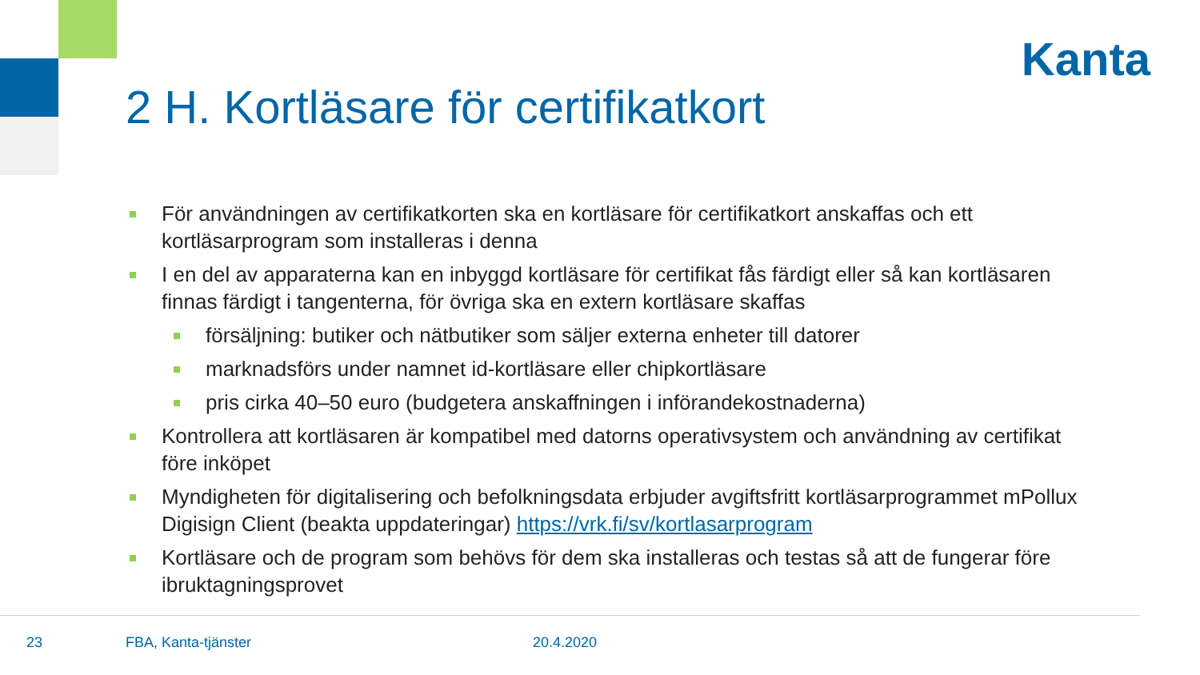Kanta
2 H. Kortläsare för certifikatkort
För användningen av certifikatkorten ska en kortläsare för certifikatkort anskaffas och ett kortläsarprogram som installeras i denna
I en del av apparaterna kan en inbyggd kortläsare för certifikat fås färdigt eller så kan kortläsaren finnas färdigt i tangenterna, för övriga ska en extern kortläsare skaffas
försäljning: butiker och nätbutiker som säljer externa enheter till datorer
marknadsförs under namnet id-kortläsare eller chipkortläsare
pris cirka 40–50 euro (budgetera anskaffningen i införandekostnaderna)
Kontrollera att kortläsaren är kompatibel med datorns operativsystem och användning av certifikat före inköpet
Myndigheten för digitalisering och befolkningsdata erbjuder avgiftsfritt kortläsarprogrammet mPollux Digisign Client (beakta uppdateringar) https://vrk.fi/sv/kortlasarprogram
Kortläsare och de program som behövs för dem ska installeras och testas så att de fungerar före ibruktagningsprovet
23 FBA, Kanta-tjänster 20.4.2020